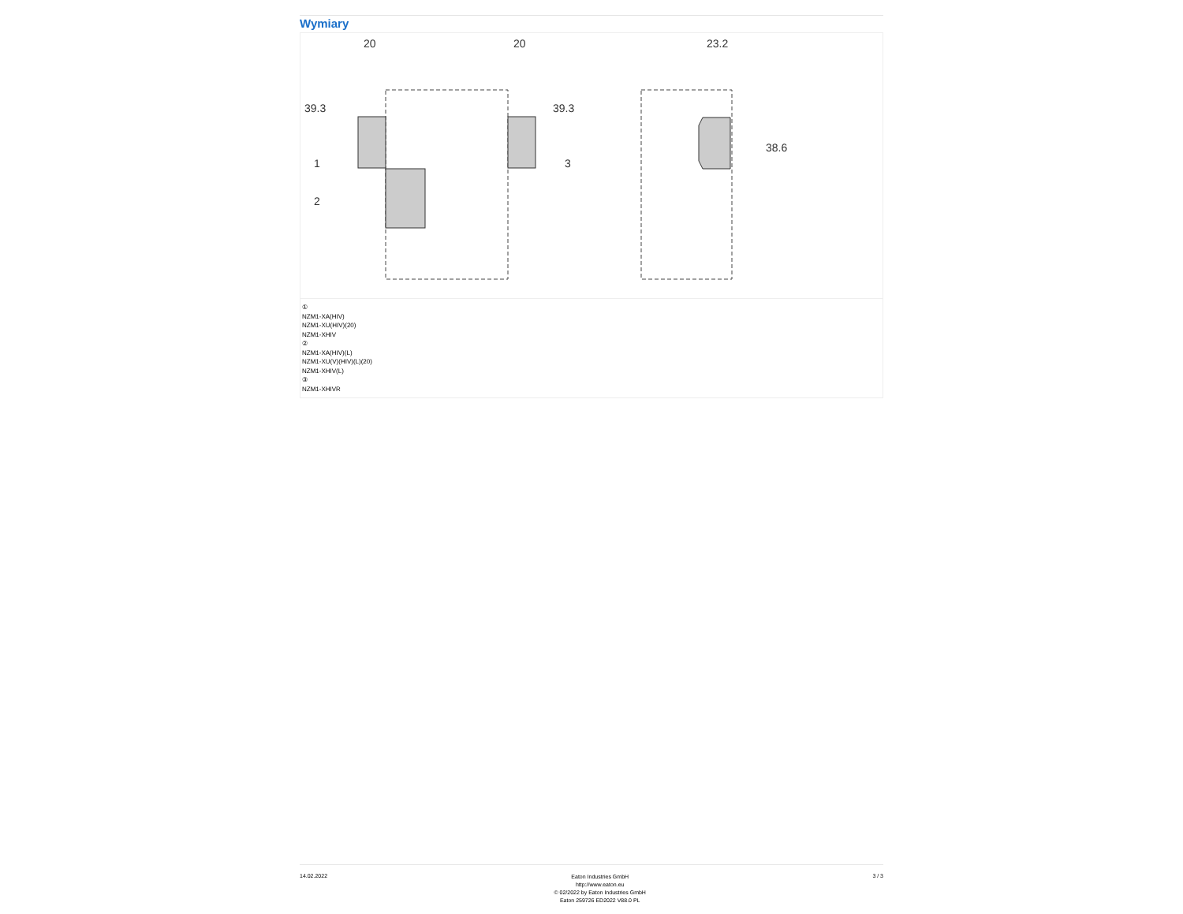Wymiary
20
20
23.2
39.3
39.3
38.6
1
2
3
①
NZM1-XA(HIV)
NZM1-XU(HIV)(20)
NZM1-XHIV
②
NZM1-XA(HIV)(L)
NZM1-XU(V)(HIV)(L)(20)
NZM1-XHIV(L)
③
NZM1-XHIVR
14.02.2022
Eaton Industries GmbH
http://www.eaton.eu
© 02/2022 by Eaton Industries GmbH
Eaton 259726 ED2022 V88.0 PL
3 / 3